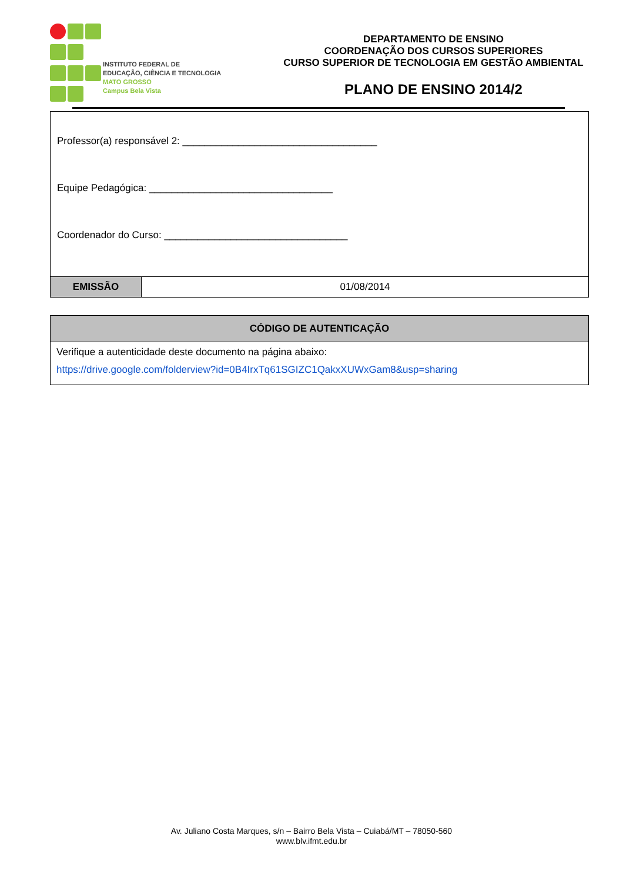INSTITUTO FEDERAL DE
EDUCAÇÃO, CIÊNCIA E TECNOLOGIA
MATO GROSSO
Campus Bela Vista
DEPARTAMENTO DE ENSINO
COORDENAÇÃO DOS CURSOS SUPERIORES
CURSO SUPERIOR DE TECNOLOGIA EM GESTÃO AMBIENTAL
PLANO DE ENSINO 2014/2
| Professor(a) responsável 2: ___________________________________ Equipe Pedagógica: _________________________________ Coordenador do Curso: _________________________________ | |
| EMISSÃO | 01/08/2014 |
| CÓDIGO DE AUTENTICAÇÃO |
| --- |
| Verifique a autenticidade deste documento na página abaixo: https://drive.google.com/folderview?id=0B4IrxTq61SGIZC1QakxXUWxGam8&usp=sharing |
Av. Juliano Costa Marques, s/n – Bairro Bela Vista – Cuiabá/MT – 78050-560
www.blv.ifmt.edu.br